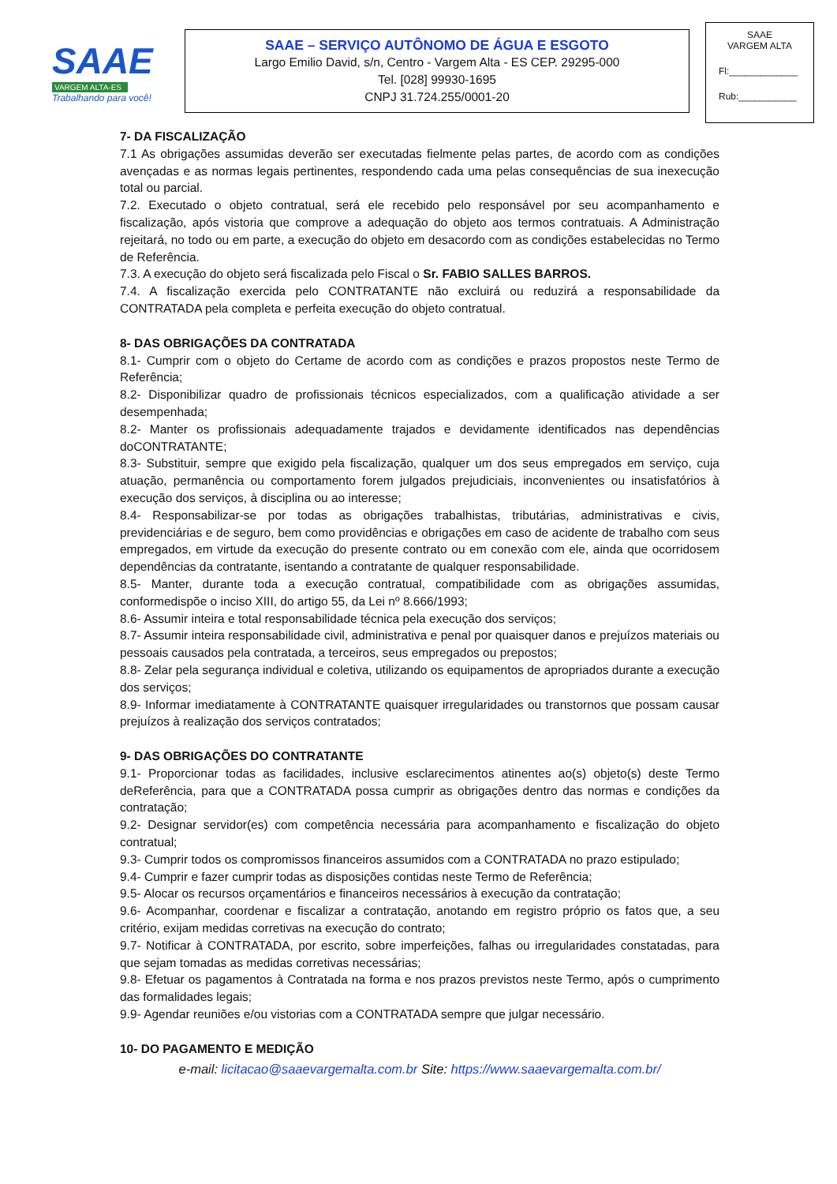SAAE
VARGEM ALTA-ES
Trabalhando para você!
SAAE – SERVIÇO AUTÔNOMO DE ÁGUA E ESGOTO
Largo Emilio David, s/n, Centro - Vargem Alta - ES CEP. 29295-000
Tel. [028] 99930-1695
CNPJ 31.724.255/0001-20
SAAE
VARGEM ALTA
Fl:_____________
Rub:___________
7- DA FISCALIZAÇÃO
7.1 As obrigações assumidas deverão ser executadas fielmente pelas partes, de acordo com as condições avençadas e as normas legais pertinentes, respondendo cada uma pelas consequências de sua inexecução total ou parcial.
7.2. Executado o objeto contratual, será ele recebido pelo responsável por seu acompanhamento e fiscalização, após vistoria que comprove a adequação do objeto aos termos contratuais. A Administração rejeitará, no todo ou em parte, a execução do objeto em desacordo com as condições estabelecidas no Termo de Referência.
7.3. A execução do objeto será fiscalizada pelo Fiscal o Sr. FABIO SALLES BARROS.
7.4. A fiscalização exercida pelo CONTRATANTE não excluirá ou reduzirá a responsabilidade da CONTRATADA pela completa e perfeita execução do objeto contratual.
8- DAS OBRIGAÇÕES DA CONTRATADA
8.1- Cumprir com o objeto do Certame de acordo com as condições e prazos propostos neste Termo de Referência;
8.2- Disponibilizar quadro de profissionais técnicos especializados, com a qualificação atividade a ser desempenhada;
8.2- Manter os profissionais adequadamente trajados e devidamente identificados nas dependências doCONTRATANTE;
8.3- Substituir, sempre que exigido pela fiscalização, qualquer um dos seus empregados em serviço, cuja atuação, permanência ou comportamento forem julgados prejudiciais, inconvenientes ou insatisfatórios à execução dos serviços, à disciplina ou ao interesse;
8.4- Responsabilizar-se por todas as obrigações trabalhistas, tributárias, administrativas e civis, previdenciárias e de seguro, bem como providências e obrigações em caso de acidente de trabalho com seus empregados, em virtude da execução do presente contrato ou em conexão com ele, ainda que ocorridosem dependências da contratante, isentando a contratante de qualquer responsabilidade.
8.5- Manter, durante toda a execução contratual, compatibilidade com as obrigações assumidas, conformedispõe o inciso XIII, do artigo 55, da Lei nº 8.666/1993;
8.6- Assumir inteira e total responsabilidade técnica pela execução dos serviços;
8.7- Assumir inteira responsabilidade civil, administrativa e penal por quaisquer danos e prejuízos materiais ou pessoais causados pela contratada, a terceiros, seus empregados ou prepostos;
8.8- Zelar pela segurança individual e coletiva, utilizando os equipamentos de apropriados durante a execução dos serviços;
8.9- Informar imediatamente à CONTRATANTE quaisquer irregularidades ou transtornos que possam causar prejuízos à realização dos serviços contratados;
9- DAS OBRIGAÇÕES DO CONTRATANTE
9.1- Proporcionar todas as facilidades, inclusive esclarecimentos atinentes ao(s) objeto(s) deste Termo deReferência, para que a CONTRATADA possa cumprir as obrigações dentro das normas e condições da contratação;
9.2- Designar servidor(es) com competência necessária para acompanhamento e fiscalização do objeto contratual;
9.3- Cumprir todos os compromissos financeiros assumidos com a CONTRATADA no prazo estipulado;
9.4- Cumprir e fazer cumprir todas as disposições contidas neste Termo de Referência;
9.5- Alocar os recursos orçamentários e financeiros necessários à execução da contratação;
9.6- Acompanhar, coordenar e fiscalizar a contratação, anotando em registro próprio os fatos que, a seu critério, exijam medidas corretivas na execução do contrato;
9.7- Notificar à CONTRATADA, por escrito, sobre imperfeições, falhas ou irregularidades constatadas, para que sejam tomadas as medidas corretivas necessárias;
9.8- Efetuar os pagamentos à Contratada na forma e nos prazos previstos neste Termo, após o cumprimento das formalidades legais;
9.9- Agendar reuniões e/ou vistorias com a CONTRATADA sempre que julgar necessário.
10- DO PAGAMENTO E MEDIÇÃO
e-mail: licitacao@saaevargemalta.com.br Site: https://www.saaevargemalta.com.br/